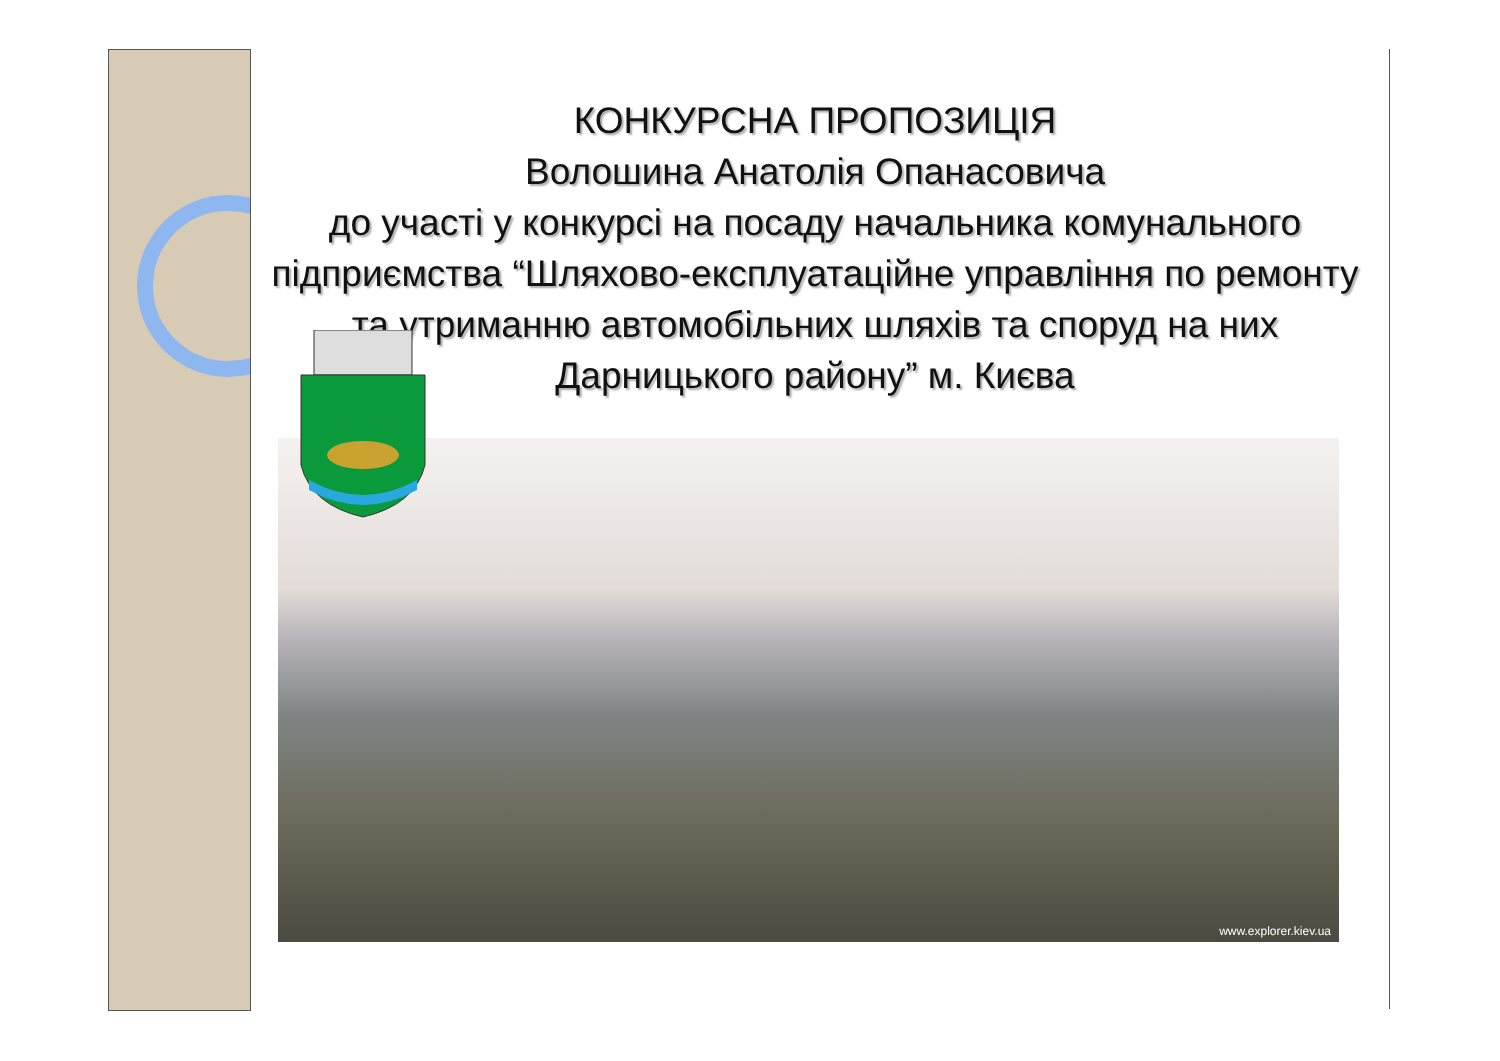КОНКУРСНА ПРОПОЗИЦІЯ
Волошина Анатолія Опанасовича
до участі у конкурсі на посаду начальника комунального підприємства “Шляхово-експлуатаційне управління по ремонту та утриманню автомобільних шляхів та споруд на них Дарницького району” м. Києва
www.explorer.kiev.ua